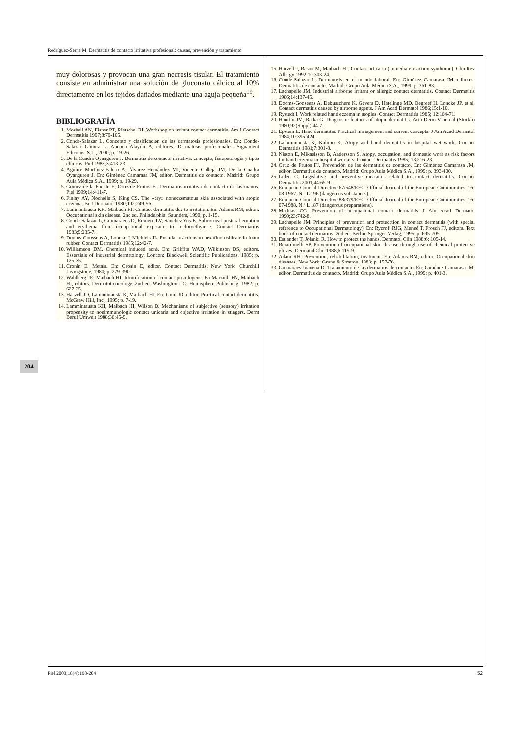Rodríguez-Serna M. Dermatitis de contacto irritativa profesional: causas, prevención y tratamiento
204
muy dolorosas y provocan una gran necrosis tisular. El tratamiento consiste en administrar una solución de gluconato cálcico al 10% directamente en los tejidos dañados mediante una aguja pequeña<sup>19</sup>.
BIBLIOGRAFÍA
1. Moshell AN, Eisner PT, Rietschel RL.Workshop on irritant contact dermatitis. Am J Contact Dermatitis 1997;8:79-105.
2. Conde-Salazar L. Concepto y clasificación de las dermatosis profesionales. En: Conde-Salazar Gómez L, Ancona Alayón A, editores. Dermatosis profesionales. Signament Edicions, S.L., 2000; p. 19-26.
3. De la Cuadra Oyanguren J. Dermatitis de contacto irritativa: concepto, fisiopatología y tipos clínicos. Piel 1988;3:413-23.
4. Aguirre Martínez-Falero A, Álvarez-Hernández MI, Vicente Calleja JM, De la Cuadra Oyanguren J. En: Giménez Camarasa JM, editor. Dermatitis de contacto. Madrid: Grupo Aula Médica S.A., 1999; p. 19-29.
5. Gómez de la Fuente E, Ortiz de Frutos FJ. Dermatitis irritativa de contacto de las manos. Piel 1999;14:411-7.
6. Finlay AY, Nocholls S, King CS. The «dry» noneczematous skin associated with atopic eczema. Br J Dermatol 1980;102:249-56.
7. Lammintausta KH, Maibach HI. Contact dermatitis due to irritation. En: Adams RM, editor. Occupational skin disease. 2nd ed. Philadelphia: Saunders, 1990; p. 1-15.
8. Conde-Salazar L, Guimaraens D, Romero LV, Sánchez Yus E. Subcorneal pustural eruption and erythema from occupational exposure to tricloroethyiene. Contact Dermatitis 1983;9:235-7.
9. Dooms-Goossens A, Loncke J, Michiels JL. Pustular reactions to hexafluorosilicate in foam rubber. Contact Dermatitis 1985;12:42-7.
10. Williamson DM. Chemical induced acné. En: Griiffits WAD, Wiikinson DS, editors. Essentials of industrial dermatology. London: Blackweil Scientific Publications, 1985; p. 125-35.
11. Cronin E. Metals. En: Cronin E, editor. Contact Dermatitis. New York: Churchill Livingstone, 1980; p. 279-390.
12. Wahlberg JE, Maibach HI. Identification of contact pustulogens. En Marzulli FN, Maibach HI, editors. Dermatotoxicology. 2nd ed. Washington DC: Hemisphere Publishing, 1982; p. 627-35.
13. Harvell JD, Lammintausta K, Maibach HI. En: Guin JD, editor. Practical contact dermatitis. McGraw Hill, Inc., 1995; p. 7-19.
14. Lammintausta KH, Maibach HI, Wilson D. Mechanisms of subjective (sensory) irritation propensity to nonimmunologic contact urticaria and objective irritation in stingers. Derm Beruf Umwelt 1988;36:45-9.
15. Harvell J, Bason M, Maibach HI. Contact urticaria (immediate reaction syndrome). Clin Rev Allergy 1992;10:303-24.
16. Conde-Salazar L. Dermatosis en el mundo laboral. En: Giménez Camarasa JM, editores. Dermatitis de contacto. Madrid: Grupo Aula Médica S.A., 1999; p. 361-83.
17. Lachapelle JM. Industrial airborne irritant or allergic contact dermatitis. Contact Dermatitis 1986;14:137-45.
18. Dooms-Gooseens A, Debusschere K, Gevers D, Hatelinge MD, Degreef H, Loncke JP, et al. Contact dermatitis caused by airborne agents. J Am Acad Dermatol 1986;15:1-10.
19. Rystedt I. Work related hand eczema in atopies. Contact Dermatitis 1985; 12:164-71.
20. Hanifin JM, Rajka G. Diagnostic features of atopic dermatitis. Acta Derm Venereal (Stockh) 1980;92(Suppl):44-7.
21. Epstein E. Hand dermatitis: Practical management and current concepts. J Am Acad Dermatol 1984;10:395-424.
22. Lammintausta K, Kalimo K. Atopy and hand dermatitis in hospital wet work. Contact Dermatitis 1981;7:301-8.
23. Nisson E, Mikaelsson B, Andersson S. Atopy, occupation, and domestic work as risk factors for hand eczema in hospital workers. Contact Dermatitis 1985; 13:216-23.
24. Ortiz de Frutos FJ. Prevención de las dermatitis de contacto. En: Giménez Camarasa JM, editor. Dermatitis de contacto. Madrid: Grupo Aula Médica S.A., 1999; p. 393-400.
25. Lidén C. Legislative and preventive measures related to contact dermatitis. Contact Dermatitis 2001;44:65-9.
26. European Council Directive 67/548/EEC. Official Journal of the European Communities, 16-08-1967. N.º L 196 (dangerous substances).
27. European Council Directive 88/379/EEC. Official Journal of the European Communities, 16-07-1988. N.º L 187 (dangerous preparations).
28. Mathias CG. Prevention of occupational contact dermatitis J Am Acad Dermatol 1990;23:742-8.
29. Lachapelle JM. Principles of prevention and protecction in contact dermatitis (with special reference to Occupational Dermatology). En: Rycroft RJG, Menné T, Frosch FJ, editors. Text book of contact dermatitis. 2nd ed. Berlin: Springer-Verlag, 1995; p. 695-705.
30. Estlander T, Jolanki R. How to protect the hands. Dermatol Clin 1988;6: 105-14.
31. Berardinelli SP. Prevention of occupational skin disease through use of chemical protective gloves. Dermatol Clin 1988;6:115-9.
32. Adam RH. Prevention, rehabilitation, treatment. En: Adams RM, editor. Occupational skin diseases. New York: Grune & Stratton, 1983; p. 157-76.
33. Guimaraes Juanena D. Tratamiento de las dermatitis de contacto. En: Giménez Camarasa JM, editor. Dermatitis de contacto. Madrid: Grupo Aula Médica S.A., 1999; p. 401-3.
Piel 2003;18(4):198-204 52